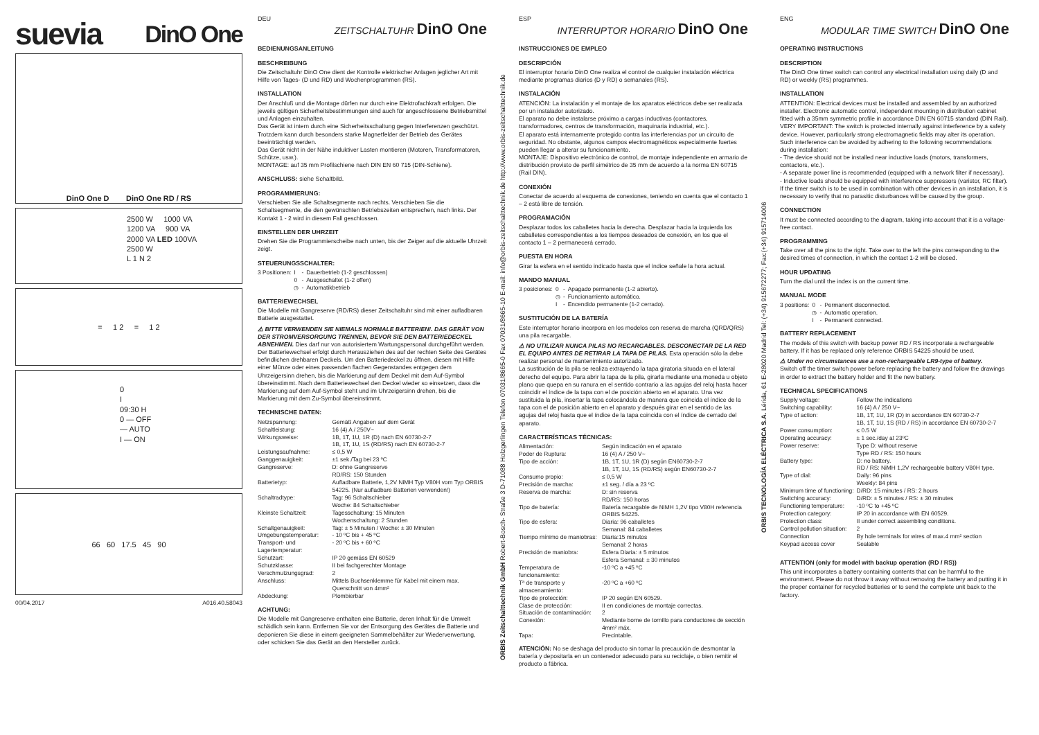suevia DinO One
DinO One D DinO One RD / RS
2500 W 1000 VA
1200 VA 900 VA
2000 VA LED 100VA
2500 W
L 1 N 2
= 1 2 = 1 2
0
I
09:30 H
0 — OFF
— AUTO
I — ON
66 60 17.5 45 90
00/04.2017 A016.40.58043
DEU
ZEITSCHALTUHR DinO One
BEDIENUNGSANLEITUNG
BESCHREIBUNG
Die Zeitschaltuhr DinO One dient der Kontrolle elektrischer Anlagen jeglicher Art mit Hilfe von Tages- (D und RD) und Wochenprogrammen (RS).
INSTALLATION
Der Anschluß und die Montage dürfen nur durch eine Elektrofachkraft erfolgen. Die jeweils gültigen Sicherheitsbestimmungen sind auch für angeschlossene Betriebsmittel und Anlagen einzuhalten.
Das Gerät ist intern durch eine Sicherheitsschaltung gegen Interferenzen geschützt.
Trotzdem kann durch besonders starke Magnetfelder der Betrieb des Gerätes beeinträchtigt werden.
Das Gerät nicht in der Nähe induktiver Lasten montieren (Motoren, Transformatoren, Schütze, usw.).
MONTAGE: auf 35 mm Profilschiene nach DIN EN 60 715 (DIN-Schiene).
ANSCHLUSS: siehe Schaltbild.
PROGRAMMIERUNG:
Verschieben Sie alle Schaltsegmente nach rechts. Verschieben Sie die Schaltsegmente, die den gewünschten Betriebszeiten entsprechen, nach links. Der Kontakt 1 - 2 wird in diesem Fall geschlossen.
EINSTELLEN DER UHRZEIT
Drehen Sie die Programmierscheibe nach unten, bis der Zeiger auf die aktuelle Uhrzeit zeigt.
STEUERUNGSSCHALTER:
| 3 Positionen: | I | - | Dauerbetrieb (1-2 geschlossen) |
| | 0 | - | Ausgeschaltet (1-2 offen) |
| | ◷ | - | Automatikbetrieb |
BATTERIEWECHSEL
Die Modelle mit Gangreserve (RD/RS) dieser Zeitschaltuhr sind mit einer aufladbaren Batterie ausgestattet.
⚠ BITTE VERWENDEN SIE NIEMALS NORMALE BATTERIEN!. DAS GERÄT VON DER STROMVERSORGUNG TRENNEN, BEVOR SIE DEN BATTERIEDECKEL ABNEHMEN. Dies darf nur von autorisiertem Wartungspersonal durchgeführt werden.
Der Batteriewechsel erfolgt durch Herausziehen des auf der rechten Seite des Gerätes befindlichen drehbaren Deckels. Um den Batteriedeckel zu öffnen, diesen mit Hilfe einer Münze oder eines passenden flachen Gegenstandes entgegen dem Uhrzeigersinn drehen, bis die Markierung auf dem Deckel mit dem Auf-Symbol übereinstimmt. Nach dem Batteriewechsel den Deckel wieder so einsetzen, dass die Markierung auf dem Auf-Symbol steht und im Uhrzeigersinn drehen, bis die Markierung mit dem Zu-Symbol übereinstimmt.
TECHNISCHE DATEN:
| Netzspannung: | Gemäß Angaben auf dem Gerät |
| Schaltleistung: | 16 (4) A / 250V~ |
| Wirkungsweise: | 1B, 1T, 1U, 1R (D) nach EN 60730-2-7 1B, 1T, 1U, 1S (RD/RS) nach EN 60730-2-7 |
| Leistungsaufnahme: | ≤ 0,5 W |
| Ganggenauigkeit: | ±1 sek./Tag bei 23 ºC |
| Gangreserve: | D: ohne Gangreserve RD/RS: 150 Stunden |
| Batterietyp: | Aufladbare Batterie, 1,2V NiMH Typ V80H vom Typ ORBIS 54225. (Nur aufladbare Batterien verwenden!) |
| Schaltradtype: | Tag: 96 Schaltschieber Woche: 84 Schaltschieber |
| Kleinste Schaltzeit: | Tagesschaltung: 15 Minuten Wochenschaltung: 2 Stunden |
| Schaltgenauigkeit: | Tag: ± 5 Minuten / Woche: ± 30 Minuten |
| Umgebungstemperatur: | - 10 ºC bis + 45 ºC |
| Transport- und Lagertemperatur: | - 20 ºC bis + 60 ºC |
| Schutzart: | IP 20 gemäss EN 60529 |
| Schutzklasse: | II bei fachgerechter Montage |
| Verschmutzungsgrad: | 2 |
| Anschluss: | Mittels Buchsenklemme für Kabel mit einem max. Querschnitt von 4mm² |
| Abdeckung: | Plombierbar |
ACHTUNG:
Die Modelle mit Gangreserve enthalten eine Batterie, deren Inhalt für die Umwelt schädlich sein kann. Entfernen Sie vor der Entsorgung des Gerätes die Batterie und deponieren Sie diese in einem geeigneten Sammelbehälter zur Wiederverwertung, oder schicken Sie das Gerät an den Hersteller zurück.
ORBIS Zeitschalttechnik GmbH Robert-Bosch- Straße 3 D-71088 Holzgerlingen Telefon 07031/8665-0 Fax 07031/8665-10 E-mail: info@orbis-zeitschalttechnik.de http://www.orbis-zeitschalttechnik.de
ESP
INTERRUPTOR HORARIO DinO One
INSTRUCCIONES DE EMPLEO
DESCRIPCIÓN
El interruptor horario DinO One realiza el control de cualquier instalación eléctrica mediante programas diarios (D y RD) o semanales (RS).
INSTALACIÓN
ATENCIÓN: La instalación y el montaje de los aparatos eléctricos debe ser realizada por un instalador autorizado.
El aparato no debe instalarse próximo a cargas inductivas (contactores, transformadores, centros de transformación, maquinaria industrial, etc.).
El aparato está internamente protegido contra las interferencias por un circuito de seguridad. No obstante, algunos campos electromagnéticos especialmente fuertes pueden llegar a alterar su funcionamiento.
MONTAJE: Dispositivo electrónico de control, de montaje independiente en armario de distribución provisto de perfil simétrico de 35 mm de acuerdo a la norma EN 60715 (Rail DIN).
CONEXIÓN
Conectar de acuerdo al esquema de conexiones, teniendo en cuenta que el contacto 1 – 2 está libre de tensión.
PROGRAMACIÓN
Desplazar todos los caballetes hacia la derecha. Desplazar hacia la izquierda los caballetes correspondientes a los tiempos deseados de conexión, en los que el contacto 1 – 2 permanecerá cerrado.
PUESTA EN HORA
Girar la esfera en el sentido indicado hasta que el índice señale la hora actual.
MANDO MANUAL
| 3 posiciones: | 0 | - | Apagado permanente (1-2 abierto). |
| | ◷ | - | Funcionamiento automático. |
| | I | - | Encendido permanente (1-2 cerrado). |
SUSTITUCIÓN DE LA BATERÍA
Este interruptor horario incorpora en los modelos con reserva de marcha (QRD/QRS) una pila recargable.
⚠ NO UTILIZAR NUNCA PILAS NO RECARGABLES. DESCONECTAR DE LA RED EL EQUIPO ANTES DE RETIRAR LA TAPA DE PILAS. Esta operación sólo la debe realizar personal de mantenimiento autorizado.
La sustitución de la pila se realiza extrayendo la tapa giratoria situada en el lateral derecho del equipo. Para abrir la tapa de la pila, girarla mediante una moneda u objeto plano que quepa en su ranura en el sentido contrario a las agujas del reloj hasta hacer coincidir el índice de la tapa con el de posición abierto en el aparato. Una vez sustituida la pila, insertar la tapa colocándola de manera que coincida el índice de la tapa con el de posición abierto en el aparato y después girar en el sentido de las agujas del reloj hasta que el índice de la tapa coincida con el índice de cerrado del aparato.
CARACTERÍSTICAS TÉCNICAS:
| Alimentación: | Según indicación en el aparato |
| Poder de Ruptura: | 16 (4) A / 250 V~ |
| Tipo de acción: | 1B, 1T, 1U, 1R (D) según EN60730-2-7 1B, 1T, 1U, 1S (RD/RS) según EN60730-2-7 |
| Consumo propio: | ≤ 0,5 W |
| Precisión de marcha: | ±1 seg. / día a 23 ºC |
| Reserva de marcha: | D: sin reserva RD/RS: 150 horas |
| Tipo de batería: | Batería recargable de NiMH 1,2V tipo V80H referencia ORBIS 54225. |
| Tipo de esfera: | Diaria: 96 caballetes Semanal: 84 caballetes |
| Tiempo mínimo de maniobras: | Diaria:15 minutos Semanal: 2 horas |
| Precisión de maniobra: | Esfera Diaria: ± 5 minutos Esfera Semanal: ± 30 minutos |
| Temperatura de funcionamiento: | -10 ºC a +45 ºC |
| Tª de transporte y almacenamiento: | -20 ºC a +60 ºC |
| Tipo de protección: | IP 20 según EN 60529. |
| Clase de protección: | II en condiciones de montaje correctas. |
| Situación de contaminación: | 2 |
| Conexión: | Mediante borne de tornillo para conductores de sección 4mm² máx. |
| Tapa: | Precintable. |
ATENCIÓN: No se deshaga del producto sin tomar la precaución de desmontar la batería y depositarla en un contenedor adecuado para su reciclaje, o bien remitir el producto a fábrica.
ORBIS TECNOLOGÍA ELÉCTRICA S.A. Lérida, 61 E-28020 Madrid Tel: (+34) 915672277; Fax:(+34) 915714006
ENG
MODULAR TIME SWITCH DinO One
OPERATING INSTRUCTIONS
DESCRIPTION
The DinO One timer switch can control any electrical installation using daily (D and RD) or weekly (RS) programmes.
INSTALLATION
ATTENTION: Electrical devices must be installed and assembled by an authorized installer. Electronic automatic control, independent mounting in distribution cabinet fitted with a 35mm symmetric profile in accordance DIN EN 60715 standard (DIN Rail).
VERY IMPORTANT: The switch is protected internally against interference by a safety device. However, particularly strong electromagnetic fields may alter its operation.
Such interference can be avoided by adhering to the following recommendations during installation:
- The device should not be installed near inductive loads (motors, transformers, contactors, etc.).
- A separate power line is recommended (equipped with a network filter if necessary).
- Inductive loads should be equipped with interference suppressors (varistor, RC filter).
If the timer switch is to be used in combination with other devices in an installation, it is necessary to verify that no parasitic disturbances will be caused by the group.
CONNECTION
It must be connected according to the diagram, taking into account that it is a voltage-free contact.
PROGRAMMING
Take over all the pins to the right. Take over to the left the pins corresponding to the desired times of connection, in which the contact 1-2 will be closed.
HOUR UPDATING
Turn the dial until the index is on the current time.
MANUAL MODE
| 3 positions: | 0 | - | Permanent disconnected. |
| | ◷ | - | Automatic operation. |
| | I | - | Permanent connected. |
BATTERY REPLACEMENT
The models of this switch with backup power RD / RS incorporate a rechargeable battery. If it has be replaced only reference ORBIS 54225 should be used.
⚠ Under no circumstances use a non-rechargeable LR9-type of battery.
Switch off the timer switch power before replacing the battery and follow the drawings in order to extract the battery holder and fit the new battery.
TECHNICAL SPECIFICATIONS
| Supply voltage: | Follow the indications |
| Switching capability: | 16 (4) A / 250 V~ |
| Type of action: | 1B, 1T, 1U, 1R (D) in accordance EN 60730-2-7 1B, 1T, 1U, 1S (RD / RS) in accordance EN 60730-2-7 |
| Power consumption: | ≤ 0.5 W |
| Operating accuracy: | ± 1 sec./day at 23ºC |
| Power reserve: | Type D: without reserve Type RD / RS: 150 hours |
| Battery type: | D: no battery. RD / RS: NiMH 1,2V rechargeable battery V80H type. |
| Type of dial: | Daily: 96 pins Weekly: 84 pins |
| Minimum time of functioning: | D/RD: 15 minutes / RS: 2 hours |
| Switching accuracy: | D/RD: ± 5 minutes / RS: ± 30 minutes |
| Functioning temperature: | -10 ºC to +45 ºC |
| Protection category: | IP 20 in accordance with EN 60529. |
| Protection class: | II under correct assembling conditions. |
| Control pollution situation: | 2 |
| Connection | By hole terminals for wires of max.4 mm² section |
| Keypad access cover | Sealable |
ATTENTION (only for model with backup operation (RD / RS))
This unit incorporates a battery containing contents that can be harmful to the environment. Please do not throw it away without removing the battery and putting it in the proper container for recycled batteries or to send the complete unit back to the factory.